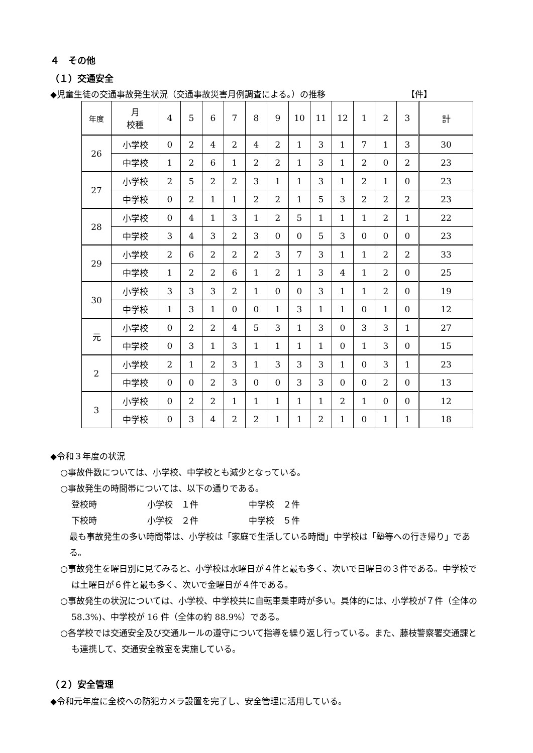４　その他
（１）交通安全
◆児童生徒の交通事故発生状況（交通事故災害月例調査による。）の推移 【件】
| 年度 | 月 校種 | 4 | 5 | 6 | 7 | 8 | 9 | 10 | 11 | 12 | 1 | 2 | 3 | 計 |
| --- | --- | --- | --- | --- | --- | --- | --- | --- | --- | --- | --- | --- | --- | --- |
| 26 | 小学校 | 0 | 2 | 4 | 2 | 4 | 2 | 1 | 3 | 1 | 7 | 1 | 3 | 30 |
| | 中学校 | 1 | 2 | 6 | 1 | 2 | 2 | 1 | 3 | 1 | 2 | 0 | 2 | 23 |
| 27 | 小学校 | 2 | 5 | 2 | 2 | 3 | 1 | 1 | 3 | 1 | 2 | 1 | 0 | 23 |
| | 中学校 | 0 | 2 | 1 | 1 | 2 | 2 | 1 | 5 | 3 | 2 | 2 | 2 | 23 |
| 28 | 小学校 | 0 | 4 | 1 | 3 | 1 | 2 | 5 | 1 | 1 | 1 | 2 | 1 | 22 |
| | 中学校 | 3 | 4 | 3 | 2 | 3 | 0 | 0 | 5 | 3 | 0 | 0 | 0 | 23 |
| 29 | 小学校 | 2 | 6 | 2 | 2 | 2 | 3 | 7 | 3 | 1 | 1 | 2 | 2 | 33 |
| | 中学校 | 1 | 2 | 2 | 6 | 1 | 2 | 1 | 3 | 4 | 1 | 2 | 0 | 25 |
| 30 | 小学校 | 3 | 3 | 3 | 2 | 1 | 0 | 0 | 3 | 1 | 1 | 2 | 0 | 19 |
| | 中学校 | 1 | 3 | 1 | 0 | 0 | 1 | 3 | 1 | 1 | 0 | 1 | 0 | 12 |
| 元 | 小学校 | 0 | 2 | 2 | 4 | 5 | 3 | 1 | 3 | 0 | 3 | 3 | 1 | 27 |
| | 中学校 | 0 | 3 | 1 | 3 | 1 | 1 | 1 | 1 | 0 | 1 | 3 | 0 | 15 |
| 2 | 小学校 | 2 | 1 | 2 | 3 | 1 | 3 | 3 | 3 | 1 | 0 | 3 | 1 | 23 |
| | 中学校 | 0 | 0 | 2 | 3 | 0 | 0 | 3 | 3 | 0 | 0 | 2 | 0 | 13 |
| 3 | 小学校 | 0 | 2 | 2 | 1 | 1 | 1 | 1 | 1 | 2 | 1 | 0 | 0 | 12 |
| | 中学校 | 0 | 3 | 4 | 2 | 2 | 1 | 1 | 2 | 1 | 0 | 1 | 1 | 18 |
◆令和３年度の状況
○事故件数については、小学校、中学校とも減少となっている。
○事故発生の時間帯については、以下の通りである。
登校時 小学校　１件 中学校　２件
下校時 小学校　２件 中学校　５件
最も事故発生の多い時間帯は、小学校は「家庭で生活している時間」中学校は「塾等への行き帰り」である。
○事故発生を曜日別に見てみると、小学校は水曜日が４件と最も多く、次いで日曜日の３件である。中学校では土曜日が６件と最も多く、次いで金曜日が４件である。
○事故発生の状況については、小学校、中学校共に自転車乗車時が多い。具体的には、小学校が７件（全体の 58.3%)、中学校が 16 件（全体の約 88.9%）である。
○各学校では交通安全及び交通ルールの遵守について指導を繰り返し行っている。また、藤枝警察署交通課とも連携して、交通安全教室を実施している。
（２）安全管理
◆令和元年度に全校への防犯カメラ設置を完了し、安全管理に活用している。